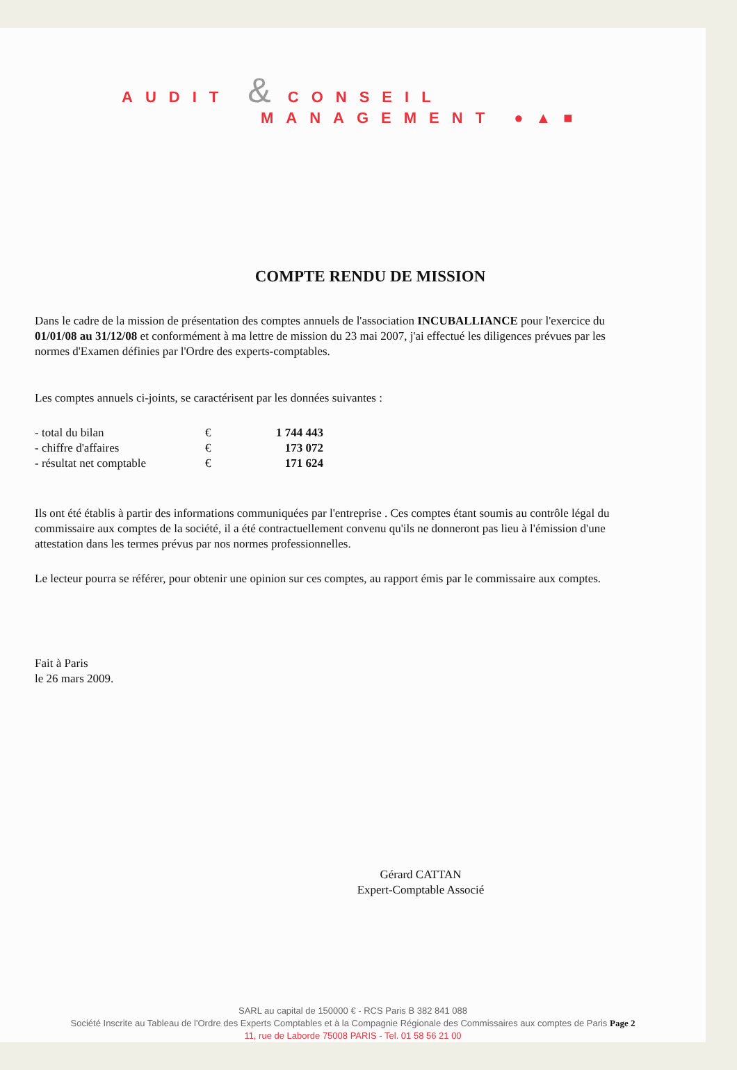AUDIT & CONSEIL
MANAGEMENT ●▲■
COMPTE RENDU DE MISSION
Dans le cadre de la mission de présentation des comptes annuels de l'association INCUBALLIANCE pour l'exercice du 01/01/08 au 31/12/08 et conformément à ma lettre de mission du 23 mai 2007, j'ai effectué les diligences prévues par les normes d'Examen définies par l'Ordre des experts-comptables.
Les comptes annuels ci-joints, se caractérisent par les données suivantes :
| - total du bilan | € | 1 744 443 |
| - chiffre d'affaires | € | 173 072 |
| - résultat net comptable | € | 171 624 |
Ils ont été établis à partir des informations communiquées par l'entreprise . Ces comptes étant soumis au contrôle légal du commissaire aux comptes de la société, il a été contractuellement convenu qu'ils ne donneront pas lieu à l'émission d'une attestation dans les termes prévus par nos normes professionnelles.
Le lecteur pourra se référer, pour obtenir une opinion sur ces comptes, au rapport émis par le commissaire aux comptes.
Fait à Paris
le 26 mars 2009.
Gérard CATTAN
Expert-Comptable Associé
SARL au capital de 150000 € - RCS Paris B 382 841 088
Société Inscrite au Tableau de l'Ordre des Experts Comptables et à la Compagnie Régionale des Commissaires aux comptes de Paris Page 2
11, rue de Laborde 75008 PARIS - Tel. 01 58 56 21 00